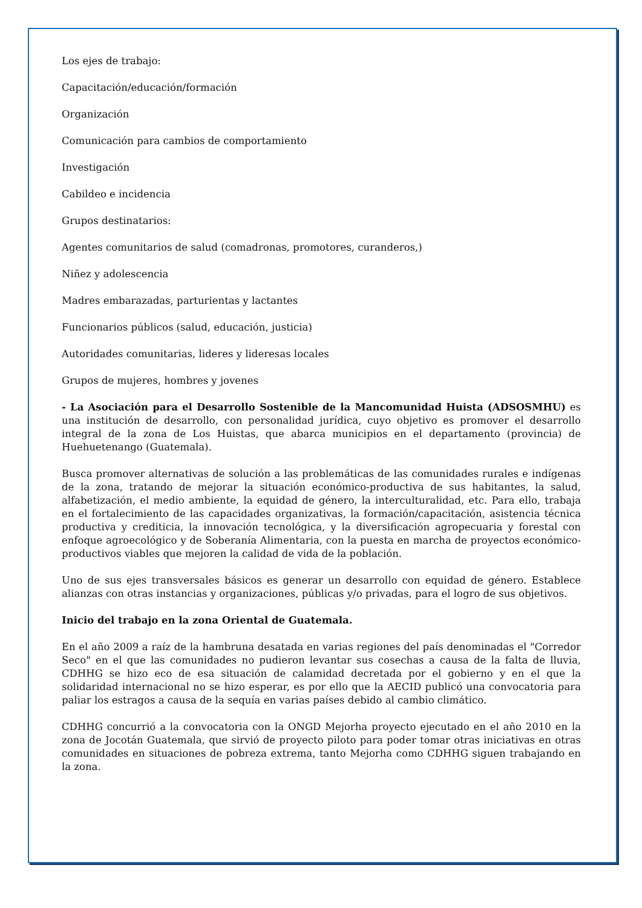Los ejes de trabajo:
Capacitación/educación/formación
Organización
Comunicación para cambios de comportamiento
Investigación
Cabildeo e incidencia
Grupos destinatarios:
Agentes comunitarios de salud (comadronas, promotores, curanderos,)
Niñez y adolescencia
Madres embarazadas, parturientas y lactantes
Funcionarios públicos (salud, educación, justicia)
Autoridades comunitarias, lideres y lideresas locales
Grupos de mujeres, hombres y jovenes
- La Asociación para el Desarrollo Sostenible de la Mancomunidad Huista (ADSOSMHU) es una institución de desarrollo, con personalidad jurídica, cuyo objetivo es promover el desarrollo integral de la zona de Los Huistas, que abarca municipios en el departamento (provincia) de Huehuetenango (Guatemala).
Busca promover alternativas de solución a las problemáticas de las comunidades rurales e indígenas de la zona, tratando de mejorar la situación económico-productiva de sus habitantes, la salud, alfabetización, el medio ambiente, la equidad de género, la interculturalidad, etc. Para ello, trabaja en el fortalecimiento de las capacidades organizativas, la formación/capacitación, asistencia técnica productiva y crediticia, la innovación tecnológica, y la diversificación agropecuaria y forestal con enfoque agroecológico y de Soberanía Alimentaria, con la puesta en marcha de proyectos económico-productivos viables que mejoren la calidad de vida de la población.
Uno de sus ejes transversales básicos es generar un desarrollo con equidad de género. Establece alianzas con otras instancias y organizaciones, públicas y/o privadas, para el logro de sus objetivos.
Inicio del trabajo en la zona Oriental de Guatemala.
En el año 2009 a raíz de la hambruna desatada en varias regiones del país denominadas el "Corredor Seco" en el que las comunidades no pudieron levantar sus cosechas a causa de la falta de lluvia, CDHHG se hizo eco de esa situación de calamidad decretada por el gobierno y en el que la solidaridad internacional no se hizo esperar, es por ello que la AECID publicó una convocatoria para paliar los estragos a causa de la sequía en varias países debido al cambio climático.
CDHHG concurrió a la convocatoria con la ONGD Mejorha proyecto ejecutado en el año 2010 en la zona de Jocotán Guatemala, que sirvió de proyecto piloto para poder tomar otras iniciativas en otras comunidades en situaciones de pobreza extrema, tanto Mejorha como CDHHG siguen trabajando en la zona.